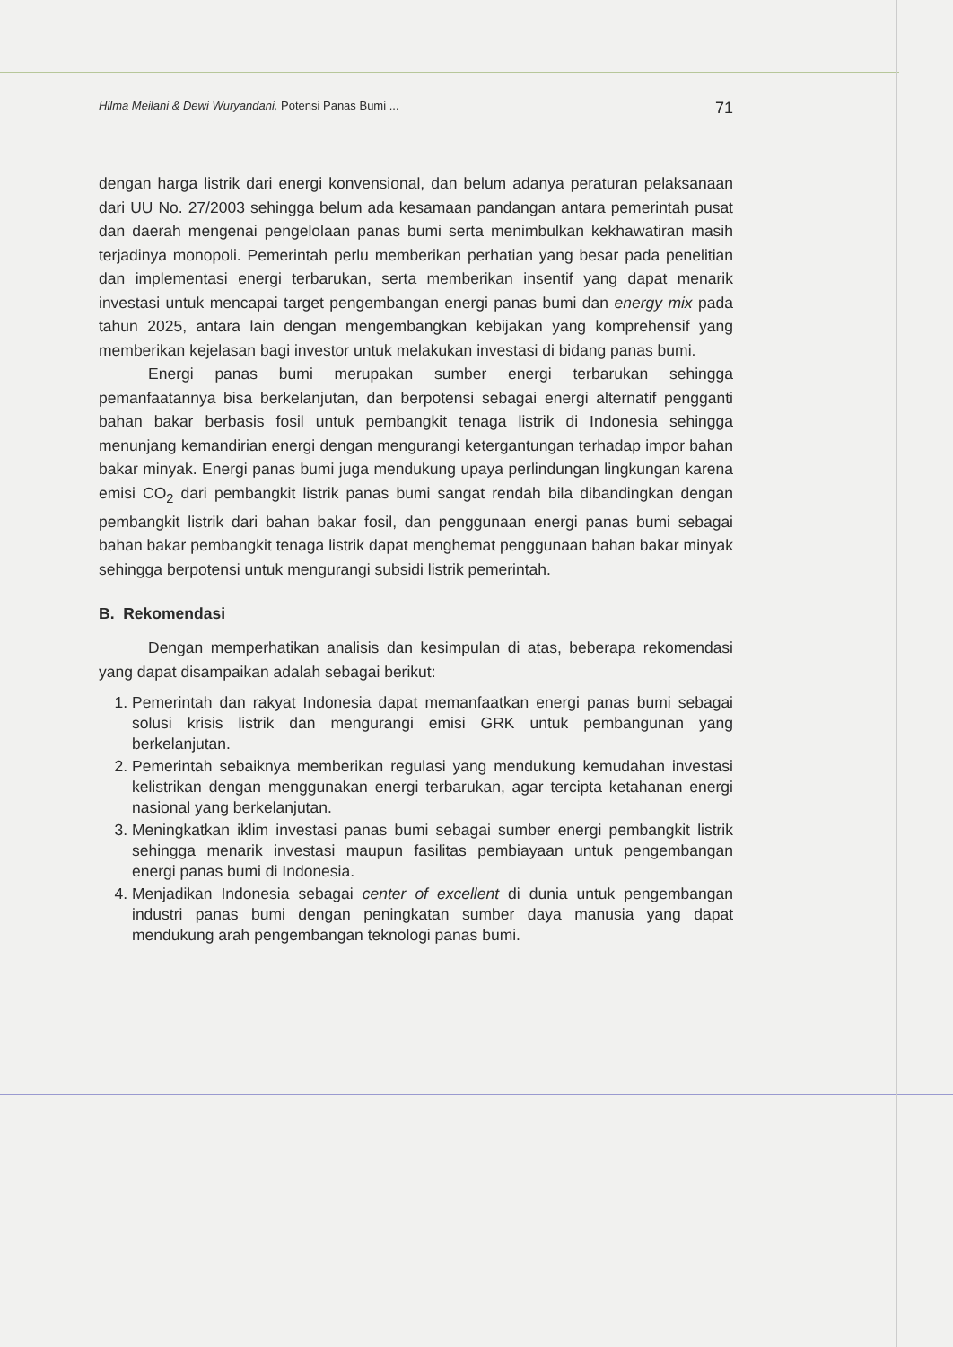Hilma Meilani & Dewi Wuryandani, Potensi Panas Bumi ... 71
dengan harga listrik dari energi konvensional, dan belum adanya peraturan pelaksanaan dari UU No. 27/2003 sehingga belum ada kesamaan pandangan antara pemerintah pusat dan daerah mengenai pengelolaan panas bumi serta menimbulkan kekhawatiran masih terjadinya monopoli. Pemerintah perlu memberikan perhatian yang besar pada penelitian dan implementasi energi terbarukan, serta memberikan insentif yang dapat menarik investasi untuk mencapai target pengembangan energi panas bumi dan energy mix pada tahun 2025, antara lain dengan mengembangkan kebijakan yang komprehensif yang memberikan kejelasan bagi investor untuk melakukan investasi di bidang panas bumi.
Energi panas bumi merupakan sumber energi terbarukan sehingga pemanfaatannya bisa berkelanjutan, dan berpotensi sebagai energi alternatif pengganti bahan bakar berbasis fosil untuk pembangkit tenaga listrik di Indonesia sehingga menunjang kemandirian energi dengan mengurangi ketergantungan terhadap impor bahan bakar minyak. Energi panas bumi juga mendukung upaya perlindungan lingkungan karena emisi CO<sub>2</sub> dari pembangkit listrik panas bumi sangat rendah bila dibandingkan dengan pembangkit listrik dari bahan bakar fosil, dan penggunaan energi panas bumi sebagai bahan bakar pembangkit tenaga listrik dapat menghemat penggunaan bahan bakar minyak sehingga berpotensi untuk mengurangi subsidi listrik pemerintah.
B. Rekomendasi
Dengan memperhatikan analisis dan kesimpulan di atas, beberapa rekomendasi yang dapat disampaikan adalah sebagai berikut:
1. Pemerintah dan rakyat Indonesia dapat memanfaatkan energi panas bumi sebagai solusi krisis listrik dan mengurangi emisi GRK untuk pembangunan yang berkelanjutan.
2. Pemerintah sebaiknya memberikan regulasi yang mendukung kemudahan investasi kelistrikan dengan menggunakan energi terbarukan, agar tercipta ketahanan energi nasional yang berkelanjutan.
3. Meningkatkan iklim investasi panas bumi sebagai sumber energi pembangkit listrik sehingga menarik investasi maupun fasilitas pembiayaan untuk pengembangan energi panas bumi di Indonesia.
4. Menjadikan Indonesia sebagai center of excellent di dunia untuk pengembangan industri panas bumi dengan peningkatan sumber daya manusia yang dapat mendukung arah pengembangan teknologi panas bumi.